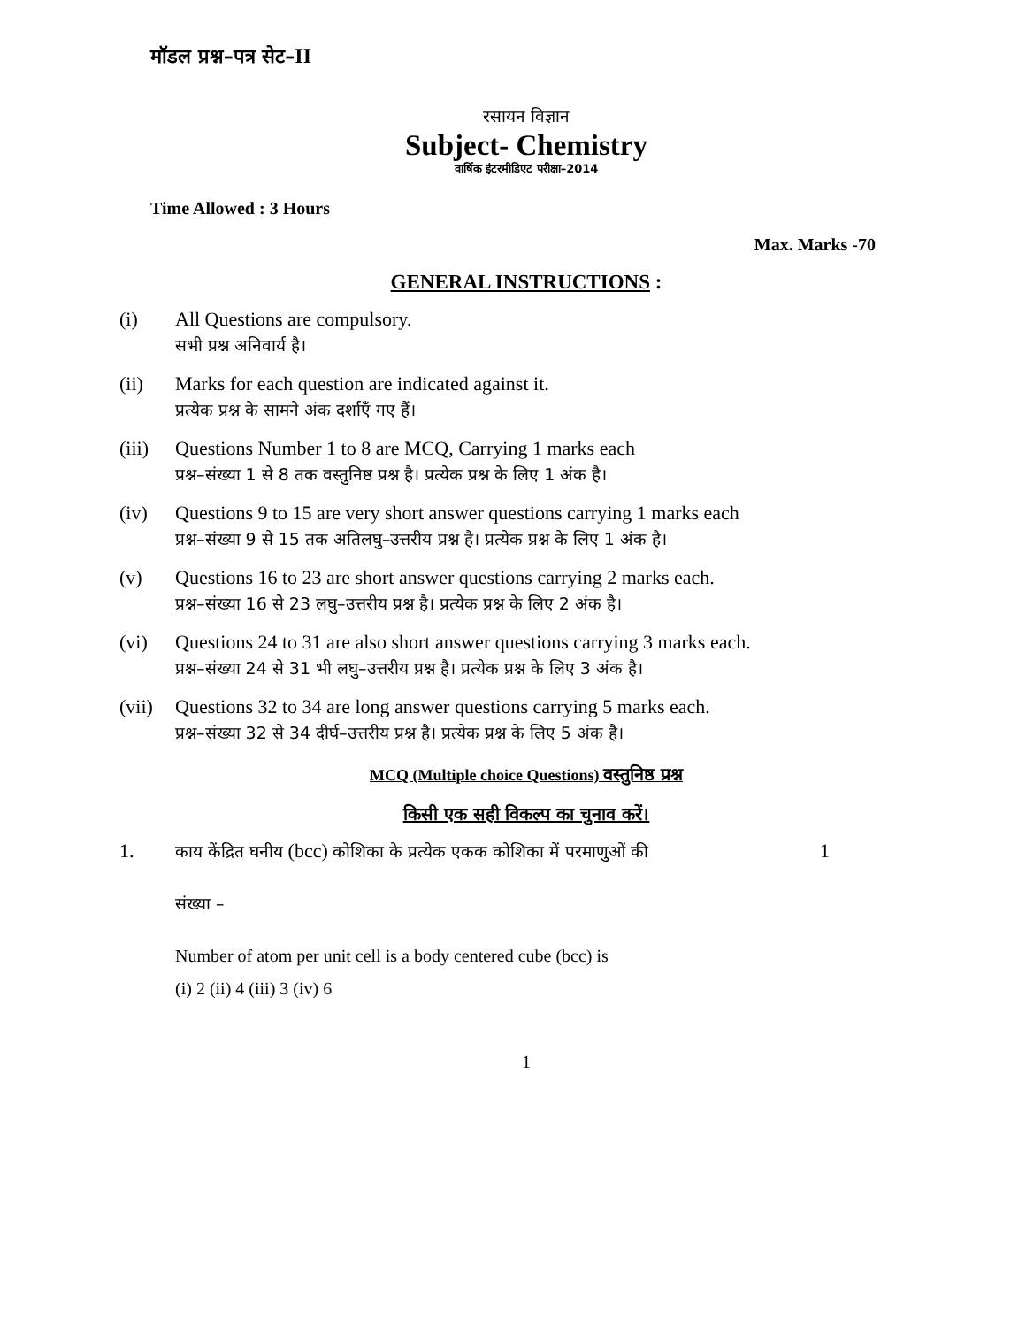मॉडल प्रश्न–पत्र सेट–II
रसायन विज्ञान
Subject- Chemistry
वार्षिक इंटरमीडिएट परीक्षा–2014
Time Allowed : 3 Hours
Max. Marks -70
GENERAL INSTRUCTIONS :
(i) All Questions are compulsory.
सभी प्रश्न अनिवार्य है।
(ii) Marks for each question are indicated against it.
प्रत्येक प्रश्न के सामने अंक दर्शाएँ गए हैं।
(iii)
Questions Number 1 to 8 are MCQ, Carrying 1 marks each
प्रश्न–संख्या 1 से 8 तक वस्तुनिष्ठ प्रश्न है। प्रत्येक प्रश्न के लिए 1 अंक है।
(iv) Questions 9 to 15 are very short answer questions carrying 1 marks each
प्रश्न–संख्या 9 से 15 तक अतिलघु–उत्तरीय प्रश्न है। प्रत्येक प्रश्न के लिए 1 अंक है।
(v) Questions 16 to 23 are short answer questions carrying 2 marks each.
प्रश्न–संख्या 16 से 23 लघु–उत्तरीय प्रश्न है। प्रत्येक प्रश्न के लिए 2 अंक है।
(vi) Questions 24 to 31 are also short answer questions carrying 3 marks each.
प्रश्न–संख्या 24 से 31 भी लघु–उत्तरीय प्रश्न है। प्रत्येक प्रश्न के लिए 3 अंक है।
(vii)
Questions 32 to 34 are long answer questions carrying 5 marks each.
प्रश्न–संख्या 32 से 34 दीर्घ–उत्तरीय प्रश्न है। प्रत्येक प्रश्न के लिए 5 अंक है।
MCQ (Multiple choice Questions) वस्तुनिष्ठ प्रश्न
किसी एक सही विकल्प का चुनाव करें।
1.
काय केंद्रित घनीय (bcc) कोशिका के प्रत्येक एकक कोशिका में परमाणुओं की 1
संख्या –
Number of atom per unit cell is a body centered cube (bcc) is
(i) 2 (ii) 4 (iii) 3 (iv) 6
1